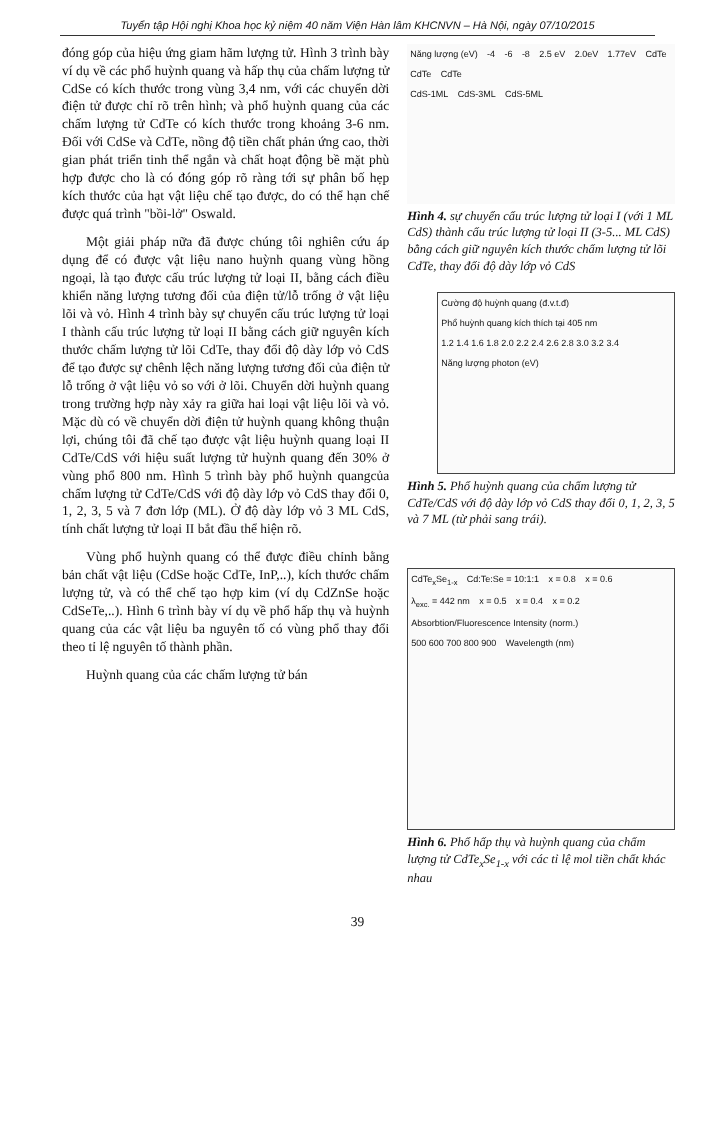Tuyển tập Hội nghị Khoa học kỷ niệm 40 năm Viện Hàn lâm KHCNVN – Hà Nội, ngày 07/10/2015
đóng góp của hiệu ứng giam hãm lượng tử. Hình 3 trình bày ví dụ về các phổ huỳnh quang và hấp thụ của chấm lượng tử CdSe có kích thước trong vùng 3,4 nm, với các chuyển dời điện tử được chỉ rõ trên hình; và phổ huỳnh quang của các chấm lượng tử CdTe có kích thước trong khoảng 3-6 nm. Đối với CdSe và CdTe, nồng độ tiền chất phản ứng cao, thời gian phát triển tinh thể ngắn và chất hoạt động bề mặt phù hợp được cho là có đóng góp rõ ràng tới sự phân bố hẹp kích thước của hạt vật liệu chế tạo được, do có thể hạn chế được quá trình "bồi-lở" Oswald.
Một giải pháp nữa đã được chúng tôi nghiên cứu áp dụng để có được vật liệu nano huỳnh quang vùng hồng ngoại, là tạo được cấu trúc lượng tử loại II, bằng cách điều khiển năng lượng tương đối của điện tử/lỗ trống ở vật liệu lõi và vỏ. Hình 4 trình bày sự chuyển cấu trúc lượng tử loại I thành cấu trúc lượng tử loại II bằng cách giữ nguyên kích thước chấm lượng tử lõi CdTe, thay đổi độ dày lớp vỏ CdS để tạo được sự chênh lệch năng lượng tương đối của điện tử lỗ trống ở vật liệu vỏ so với ở lõi. Chuyển dời huỳnh quang trong trường hợp này xảy ra giữa hai loại vật liệu lõi và vỏ. Mặc dù có về chuyển dời điện tử huỳnh quang không thuận lợi, chúng tôi đã chế tạo được vật liệu huỳnh quang loại II CdTe/CdS với hiệu suất lượng tử huỳnh quang đến 30% ở vùng phổ 800 nm. Hình 5 trình bày phổ huỳnh quangcủa chấm lượng tử CdTe/CdS với độ dày lớp vỏ CdS thay đổi 0, 1, 2, 3, 5 và 7 đơn lớp (ML). Ở độ dày lớp vỏ 3 ML CdS, tính chất lượng tử loại II bắt đầu thể hiện rõ.
Vùng phổ huỳnh quang có thể được điều chỉnh bằng bản chất vật liệu (CdSe hoặc CdTe, InP,..), kích thước chấm lượng tử, và có thể chế tạo hợp kim (ví dụ CdZnSe hoặc CdSeTe,..). Hình 6 trình bày ví dụ về phổ hấp thụ và huỳnh quang của các vật liệu ba nguyên tố có vùng phổ thay đổi theo tỉ lệ nguyên tố thành phần.
Huỳnh quang của các chấm lượng tử bán
Năng lượng (eV) -4 -6 -8 2.5 eV 2.0eV 1.77eV CdTe CdTe CdTe
CdS-1ML CdS-3ML CdS-5ML
Hình 4. sự chuyển cấu trúc lượng tử loại I (với 1 ML CdS) thành cấu trúc lượng tử loại II (3-5... ML CdS) bằng cách giữ nguyên kích thước chấm lượng tử lõi CdTe, thay đổi độ dày lớp vỏ CdS
Cường độ huỳnh quang (đ.v.t.đ) Phổ huỳnh quang kích thích tại 405 nm
1.2 1.4 1.6 1.8 2.0 2.2 2.4 2.6 2.8 3.0 3.2 3.4 Năng lượng photon (eV)
Hình 5. Phổ huỳnh quang của chấm lượng tử CdTe/CdS với độ dày lớp vỏ CdS thay đổi 0, 1, 2, 3, 5 và 7 ML (từ phải sang trái).
CdTe<sub>x</sub>Se<sub>1-x</sub> Cd:Te:Se = 10:1:1 x = 0.8 x = 0.6 λ<sub>exc.</sub> = 442 nm x = 0.5 x = 0.4 x = 0.2 Absorbtion/Fluorescence Intensity (norm.)
500 600 700 800 900 Wavelength (nm)
Hình 6. Phổ hấp thụ và huỳnh quang của chấm lượng tử CdTe<sub>x</sub>Se<sub>1-x</sub> với các tỉ lệ mol tiền chất khác nhau
39